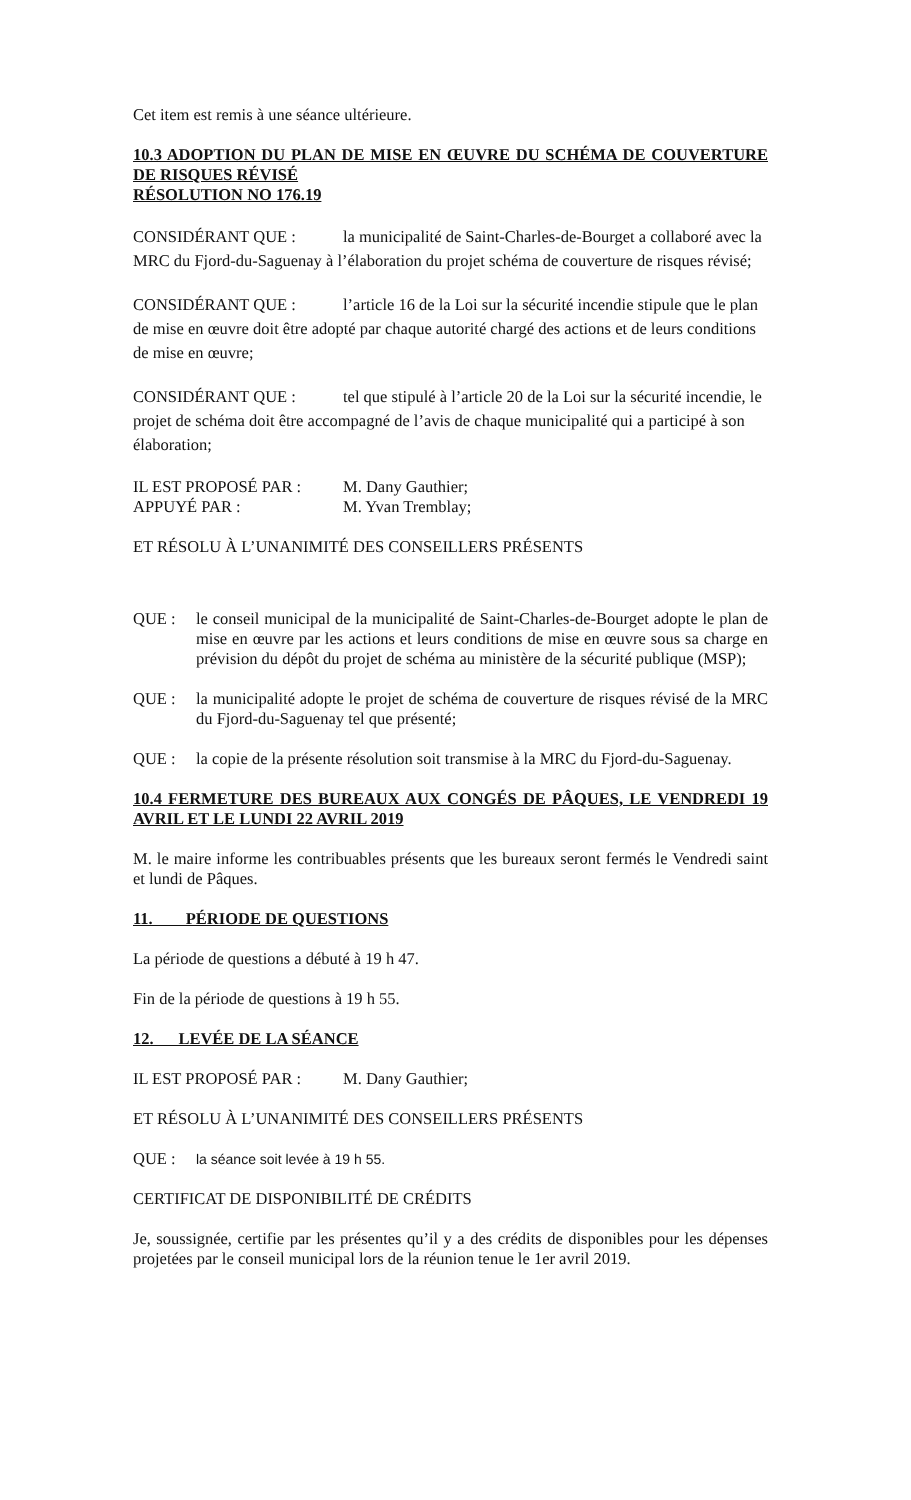Cet item est remis à une séance ultérieure.
10.3 ADOPTION DU PLAN DE MISE EN ŒUVRE DU SCHÉMA DE COUVERTURE DE RISQUES RÉVISÉ
RÉSOLUTION NO 176.19
CONSIDÉRANT QUE : la municipalité de Saint-Charles-de-Bourget a collaboré avec la MRC du Fjord-du-Saguenay à l’élaboration du projet schéma de couverture de risques révisé;
CONSIDÉRANT QUE : l’article 16 de la Loi sur la sécurité incendie stipule que le plan de mise en œuvre doit être adopté par chaque autorité chargé des actions et de leurs conditions de mise en œuvre;
CONSIDÉRANT QUE : tel que stipulé à l’article 20 de la Loi sur la sécurité incendie, le projet de schéma doit être accompagné de l’avis de chaque municipalité qui a participé à son élaboration;
IL EST PROPOSÉ PAR : M. Dany Gauthier;
APPUYÉ PAR : M. Yvan Tremblay;
ET RÉSOLU À L’UNANIMITÉ DES CONSEILLERS PRÉSENTS
QUE : le conseil municipal de la municipalité de Saint-Charles-de-Bourget adopte le plan de mise en œuvre par les actions et leurs conditions de mise en œuvre sous sa charge en prévision du dépôt du projet de schéma au ministère de la sécurité publique (MSP);
QUE : la municipalité adopte le projet de schéma de couverture de risques révisé de la MRC du Fjord-du-Saguenay tel que présenté;
QUE : la copie de la présente résolution soit transmise à la MRC du Fjord-du-Saguenay.
10.4 FERMETURE DES BUREAUX AUX CONGÉS DE PÂQUES, LE VENDREDI 19 AVRIL ET LE LUNDI 22 AVRIL 2019
M. le maire informe les contribuables présents que les bureaux seront fermés le Vendredi saint et lundi de Pâques.
11. PÉRIODE DE QUESTIONS
La période de questions a débuté à 19 h 47.
Fin de la période de questions à 19 h 55.
12. LEVÉE DE LA SÉANCE
IL EST PROPOSÉ PAR : M. Dany Gauthier;
ET RÉSOLU À L’UNANIMITÉ DES CONSEILLERS PRÉSENTS
QUE : la séance soit levée à 19 h 55.
CERTIFICAT DE DISPONIBILITÉ DE CRÉDITS
Je, soussignée, certifie par les présentes qu’il y a des crédits de disponibles pour les dépenses projetées par le conseil municipal lors de la réunion tenue le 1er avril 2019.